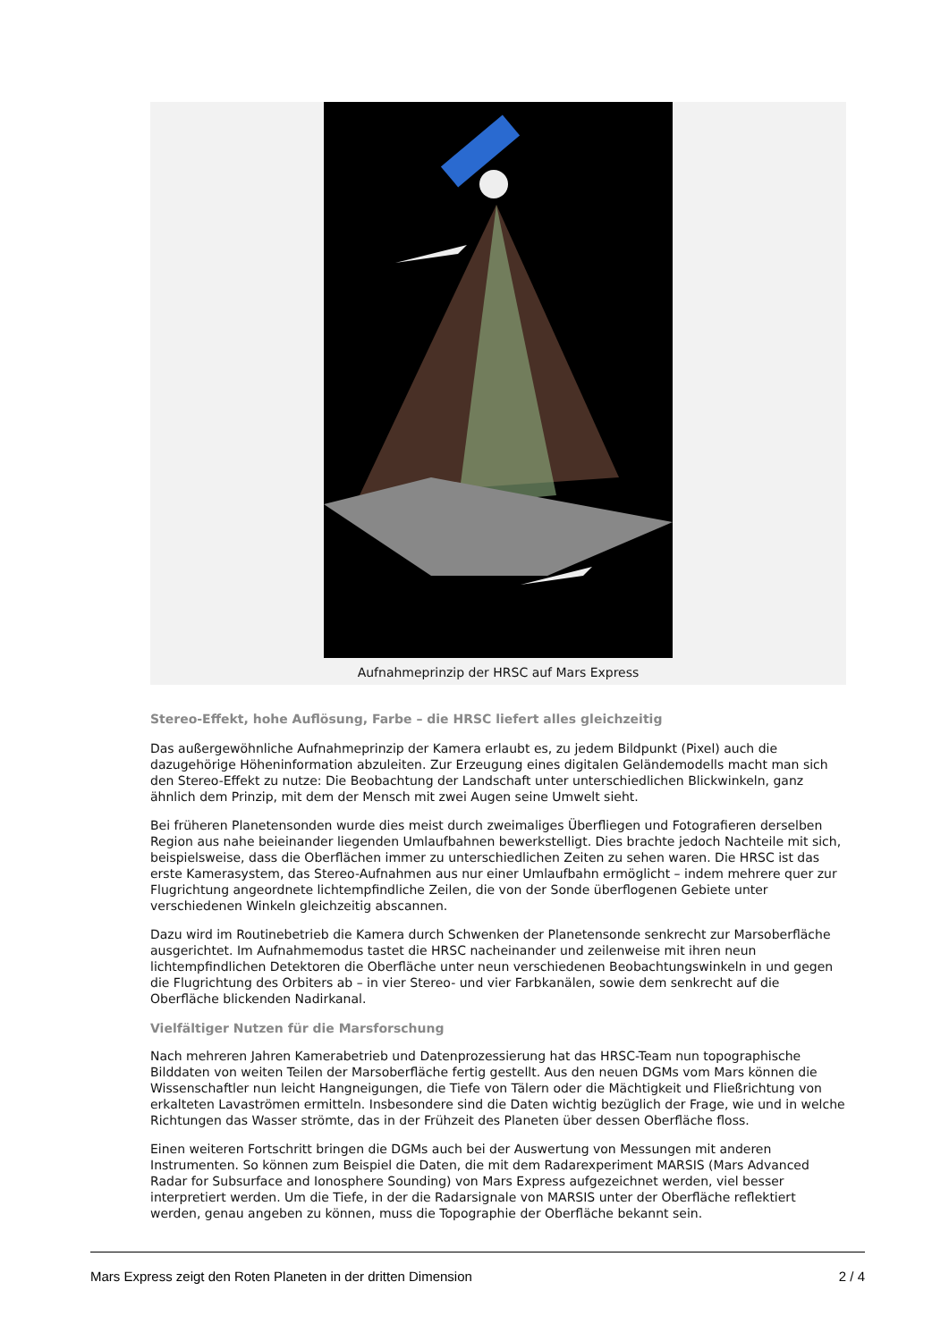Aufnahmeprinzip der HRSC auf Mars Express
Stereo-Effekt, hohe Auflösung, Farbe – die HRSC liefert alles gleichzeitig
Das außergewöhnliche Aufnahmeprinzip der Kamera erlaubt es, zu jedem Bildpunkt (Pixel) auch die dazugehörige Höheninformation abzuleiten. Zur Erzeugung eines digitalen Geländemodells macht man sich den Stereo-Effekt zu nutze: Die Beobachtung der Landschaft unter unterschiedlichen Blickwinkeln, ganz ähnlich dem Prinzip, mit dem der Mensch mit zwei Augen seine Umwelt sieht.
Bei früheren Planetensonden wurde dies meist durch zweimaliges Überfliegen und Fotografieren derselben Region aus nahe beieinander liegenden Umlaufbahnen bewerkstelligt. Dies brachte jedoch Nachteile mit sich, beispielsweise, dass die Oberflächen immer zu unterschiedlichen Zeiten zu sehen waren. Die HRSC ist das erste Kamerasystem, das Stereo-Aufnahmen aus nur einer Umlaufbahn ermöglicht – indem mehrere quer zur Flugrichtung angeordnete lichtempfindliche Zeilen, die von der Sonde überflogenen Gebiete unter verschiedenen Winkeln gleichzeitig abscannen.
Dazu wird im Routinebetrieb die Kamera durch Schwenken der Planetensonde senkrecht zur Marsoberfläche ausgerichtet. Im Aufnahmemodus tastet die HRSC nacheinander und zeilenweise mit ihren neun lichtempfindlichen Detektoren die Oberfläche unter neun verschiedenen Beobachtungswinkeln in und gegen die Flugrichtung des Orbiters ab – in vier Stereo- und vier Farbkanälen, sowie dem senkrecht auf die Oberfläche blickenden Nadirkanal.
Vielfältiger Nutzen für die Marsforschung
Nach mehreren Jahren Kamerabetrieb und Datenprozessierung hat das HRSC-Team nun topographische Bilddaten von weiten Teilen der Marsoberfläche fertig gestellt. Aus den neuen DGMs vom Mars können die Wissenschaftler nun leicht Hangneigungen, die Tiefe von Tälern oder die Mächtigkeit und Fließrichtung von erkalteten Lavaströmen ermitteln. Insbesondere sind die Daten wichtig bezüglich der Frage, wie und in welche Richtungen das Wasser strömte, das in der Frühzeit des Planeten über dessen Oberfläche floss.
Einen weiteren Fortschritt bringen die DGMs auch bei der Auswertung von Messungen mit anderen Instrumenten. So können zum Beispiel die Daten, die mit dem Radarexperiment MARSIS (Mars Advanced Radar for Subsurface and Ionosphere Sounding) von Mars Express aufgezeichnet werden, viel besser interpretiert werden. Um die Tiefe, in der die Radarsignale von MARSIS unter der Oberfläche reflektiert werden, genau angeben zu können, muss die Topographie der Oberfläche bekannt sein.
Mars Express zeigt den Roten Planeten in der dritten Dimension 2 / 4